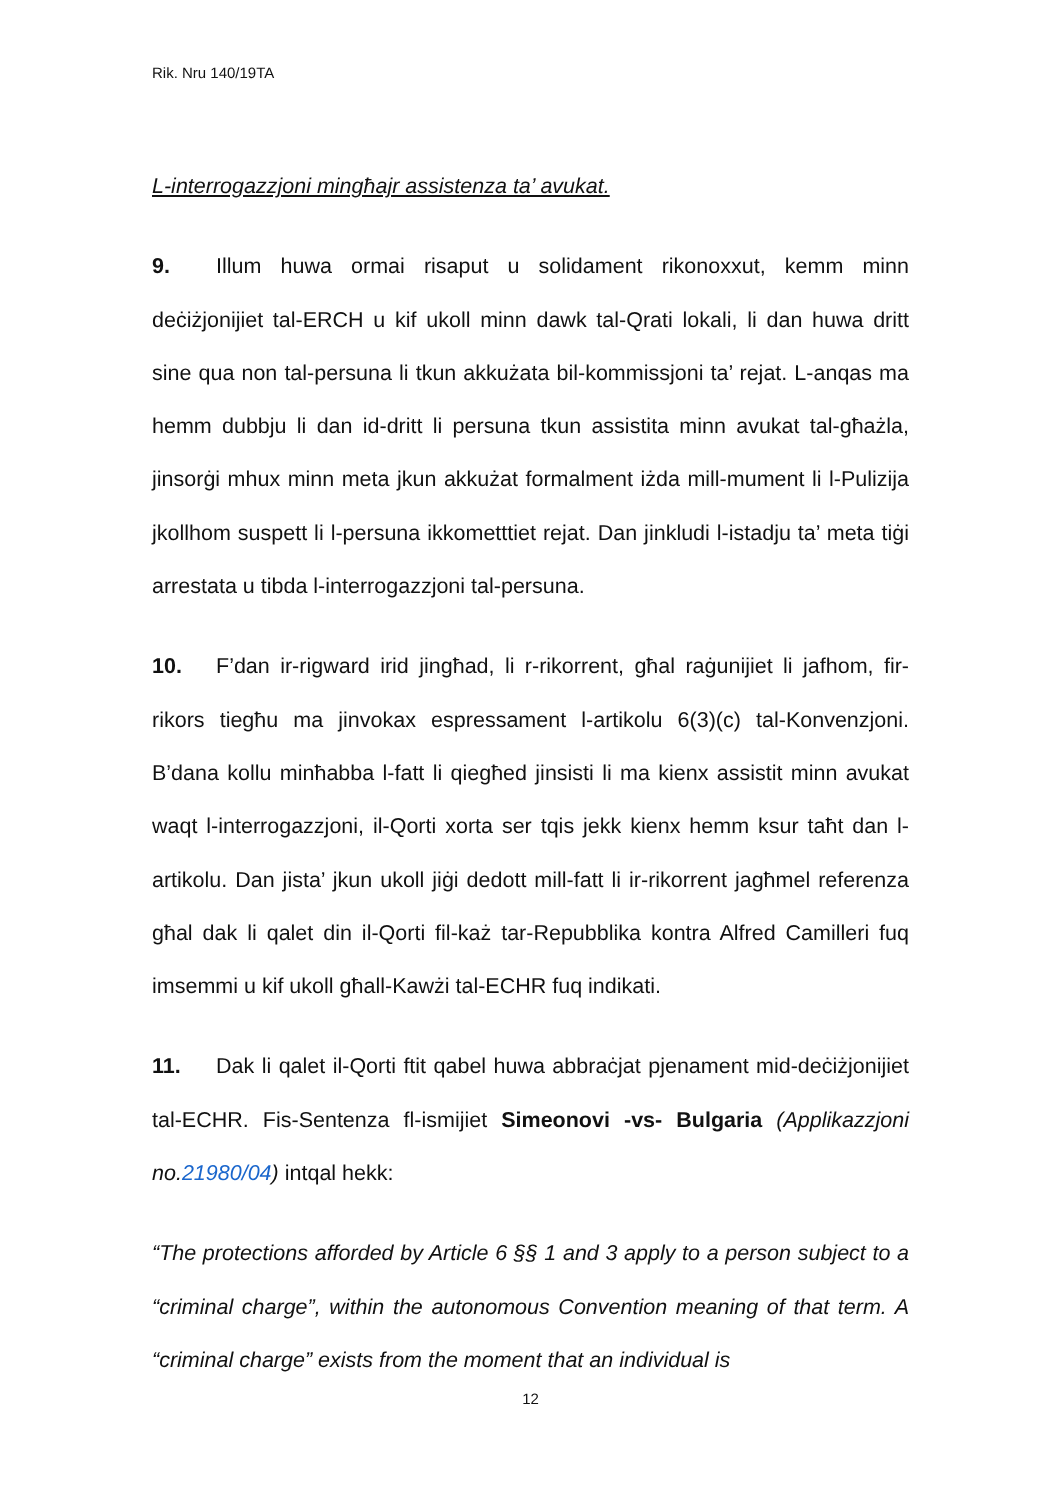Rik. Nru 140/19TA
L-interrogazzjoni mingħajr assistenza ta’ avukat.
9. Illum huwa ormai risaput u solidament rikonoxxut, kemm minn deċiżjonijiet tal-ERCH u kif ukoll minn dawk tal-Qrati lokali, li dan huwa dritt sine qua non tal-persuna li tkun akkużata bil-kommissjoni ta’ rejat. L-anqas ma hemm dubbju li dan id-dritt li persuna tkun assistita minn avukat tal-għażla, jinsorġi mhux minn meta jkun akkużat formalment iżda mill-mument li l-Pulizija jkollhom suspett li l-persuna ikkometttiet rejat. Dan jinkludi l-istadju ta’ meta tiġi arrestata u tibda l-interrogazzjoni tal-persuna.
10. F’dan ir-rigward irid jingħad, li r-rikorrent, għal raġunijiet li jafhom, fir-rikors tiegħu ma jinvokax espressament l-artikolu 6(3)(c) tal-Konvenzjoni. B’dana kollu minħabba l-fatt li qiegħed jinsisti li ma kienx assistit minn avukat waqt l-interrogazzjoni, il-Qorti xorta ser tqis jekk kienx hemm ksur taħt dan l-artikolu. Dan jista’ jkun ukoll jiġi dedott mill-fatt li ir-rikorrent jagħmel referenza għal dak li qalet din il-Qorti fil-każ tar-Repubblika kontra Alfred Camilleri fuq imsemmi u kif ukoll għall-Kawżi tal-ECHR fuq indikati.
11. Dak li qalet il-Qorti ftit qabel huwa abbraċjat pjenament mid-deċiżjonijiet tal-ECHR. Fis-Sentenza fl-ismijiet Simeonovi -vs- Bulgaria (Applikazzjoni no.21980/04) intqal hekk:
“The protections afforded by Article 6 §§ 1 and 3 apply to a person subject to a “criminal charge”, within the autonomous Convention meaning of that term. A “criminal charge” exists from the moment that an individual is
12